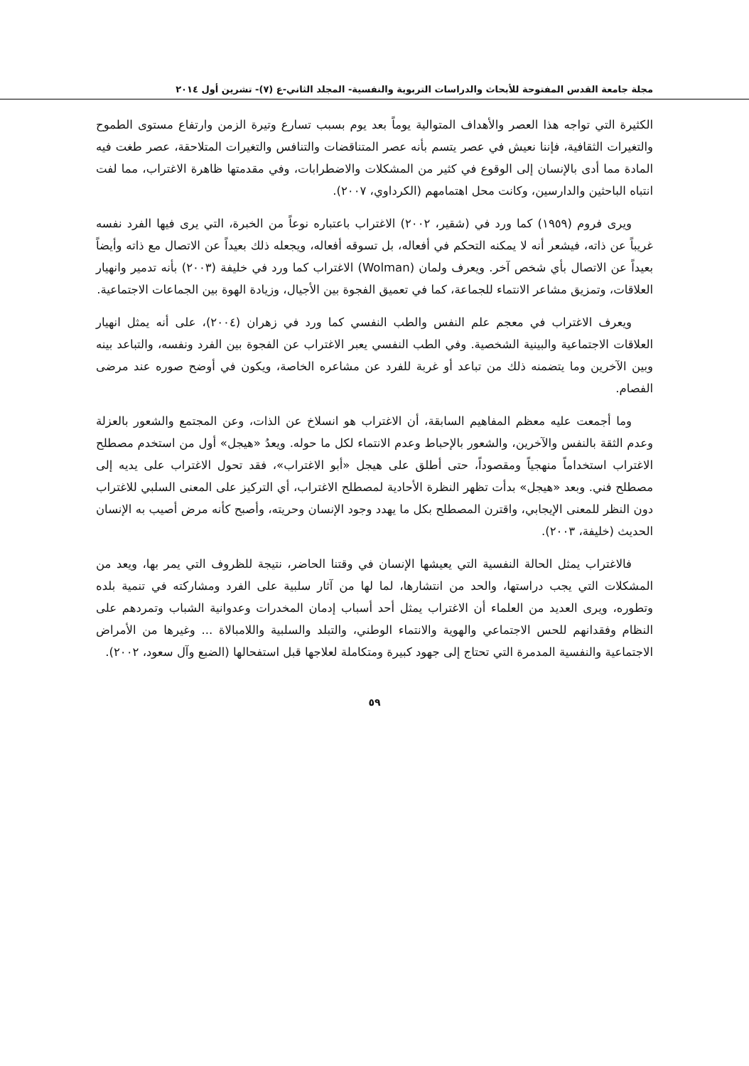مجلة جامعة القدس المفتوحة للأبحاث والدراسات التربوية والنفسية- المجلد الثاني-ع (٧)- تشرين أول ٢٠١٤
الكثيرة التي تواجه هذا العصر والأهداف المتوالية يوماً بعد يوم بسبب تسارع وتيرة الزمن وارتفاع مستوى الطموح والتغيرات الثقافية، فإننا نعيش في عصر يتسم بأنه عصر المتناقضات والتنافس والتغيرات المتلاحقة، عصر طغت فيه المادة مما أدى بالإنسان إلى الوقوع في كثير من المشكلات والاضطرابات، وفي مقدمتها ظاهرة الاغتراب، مما لفت انتباه الباحثين والدارسين، وكانت محل اهتمامهم (الكرداوي، ٢٠٠٧).
ويرى فروم (١٩٥٩) كما ورد في (شقير، ٢٠٠٢) الاغتراب باعتباره نوعاً من الخبرة، التي يرى فيها الفرد نفسه غريباً عن ذاته، فيشعر أنه لا يمكنه التحكم في أفعاله، بل تسوقه أفعاله، ويجعله ذلك بعيداً عن الاتصال مع ذاته وأيضاً بعيداً عن الاتصال بأي شخص آخر. ويعرف ولمان (Wolman) الاغتراب كما ورد في خليفة (٢٠٠٣) بأنه تدمير وانهيار العلاقات، وتمزيق مشاعر الانتماء للجماعة، كما في تعميق الفجوة بين الأجيال، وزيادة الهوة بين الجماعات الاجتماعية.
ويعرف الاغتراب في معجم علم النفس والطب النفسي كما ورد في زهران (٢٠٠٤)، على أنه يمثل انهيار العلاقات الاجتماعية والبينية الشخصية. وفي الطب النفسي يعبر الاغتراب عن الفجوة بين الفرد ونفسه، والتباعد بينه وبين الآخرين وما يتضمنه ذلك من تباعد أو غربة للفرد عن مشاعره الخاصة، ويكون في أوضح صوره عند مرضى الفصام.
وما أجمعت عليه معظم المفاهيم السابقة، أن الاغتراب هو انسلاخ عن الذات، وعن المجتمع والشعور بالعزلة وعدم الثقة بالنفس والآخرين، والشعور بالإحباط وعدم الانتماء لكل ما حوله. ويعدُ «هيجل» أول من استخدم مصطلح الاغتراب استخداماً منهجياً ومقصوداً، حتى أطلق على هيجل «أبو الاغتراب»، فقد تحول الاغتراب على يديه إلى مصطلح فني. وبعد «هيجل» بدأت تظهر النظرة الأحادية لمصطلح الاغتراب، أي التركيز على المعنى السلبي للاغتراب دون النظر للمعنى الإيجابي، واقترن المصطلح بكل ما يهدد وجود الإنسان وحريته، وأصبح كأنه مرض أصيب به الإنسان الحديث (خليفة، ٢٠٠٣).
فالاغتراب يمثل الحالة النفسية التي يعيشها الإنسان في وقتنا الحاضر، نتيجة للظروف التي يمر بها، ويعد من المشكلات التي يجب دراستها، والحد من انتشارها، لما لها من آثار سلبية على الفرد ومشاركته في تنمية بلده وتطوره، ويرى العديد من العلماء أن الاغتراب يمثل أحد أسباب إدمان المخدرات وعدوانية الشباب وتمردهم على النظام وفقدانهم للحس الاجتماعي والهوية والانتماء الوطني، والتبلد والسلبية واللامبالاة ... وغيرها من الأمراض الاجتماعية والنفسية المدمرة التي تحتاج إلى جهود كبيرة ومتكاملة لعلاجها قبل استفحالها (الضبع وآل سعود، ٢٠٠٢).
٥٩